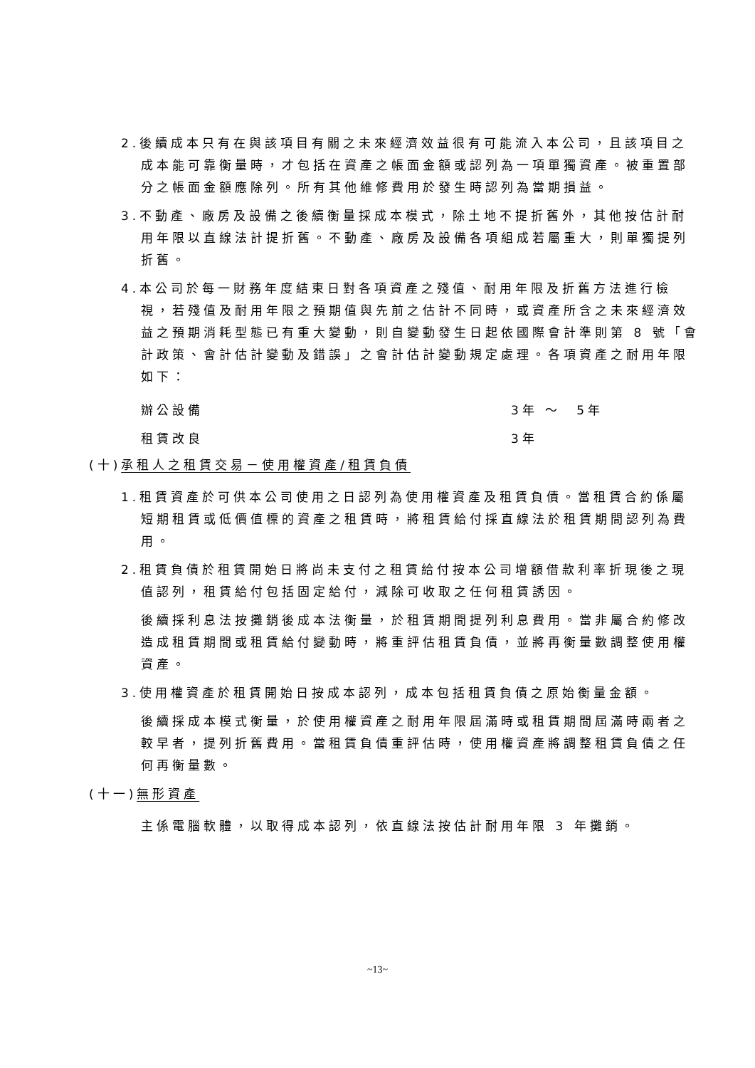2.後續成本只有在與該項目有關之未來經濟效益很有可能流入本公司，且該項目之成本能可靠衡量時，才包括在資產之帳面金額或認列為一項單獨資產。被重置部分之帳面金額應除列。所有其他維修費用於發生時認列為當期損益。
3.不動產、廠房及設備之後續衡量採成本模式，除土地不提折舊外，其他按估計耐用年限以直線法計提折舊。不動產、廠房及設備各項組成若屬重大，則單獨提列折舊。
4.本公司於每一財務年度結束日對各項資產之殘值、耐用年限及折舊方法進行檢視，若殘值及耐用年限之預期值與先前之估計不同時，或資產所含之未來經濟效益之預期消耗型態已有重大變動，則自變動發生日起依國際會計準則第 8 號「會計政策、會計估計變動及錯誤」之會計估計變動規定處理。各項資產之耐用年限如下：
| 辦公設備 | 3年 ～ 5年 |
| 租賃改良 | 3年 |
(十)承租人之租賃交易－使用權資產/租賃負債
1.租賃資產於可供本公司使用之日認列為使用權資產及租賃負債。當租賃合約係屬短期租賃或低價值標的資產之租賃時，將租賃給付採直線法於租賃期間認列為費用。
2.租賃負債於租賃開始日將尚未支付之租賃給付按本公司增額借款利率折現後之現值認列，租賃給付包括固定給付，減除可收取之任何租賃誘因。
後續採利息法按攤銷後成本法衡量，於租賃期間提列利息費用。當非屬合約修改造成租賃期間或租賃給付變動時，將重評估租賃負債，並將再衡量數調整使用權資產。
3.使用權資產於租賃開始日按成本認列，成本包括租賃負債之原始衡量金額。
後續採成本模式衡量，於使用權資產之耐用年限屆滿時或租賃期間屆滿時兩者之較早者，提列折舊費用。當租賃負債重評估時，使用權資產將調整租賃負債之任何再衡量數。
(十一)無形資產
主係電腦軟體，以取得成本認列，依直線法按估計耐用年限 3 年攤銷。
~13~